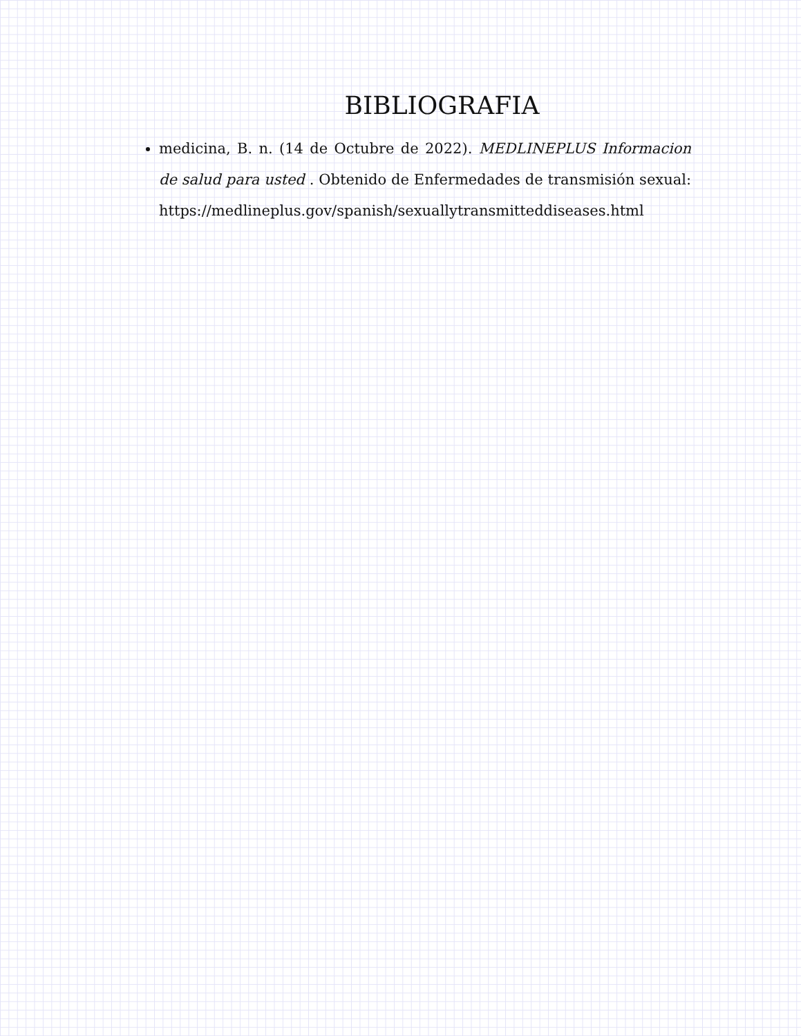BIBLIOGRAFIA
medicina, B. n. (14 de Octubre de 2022). MEDLINEPLUS Informacion de salud para usted . Obtenido de Enfermedades de transmisión sexual: https://medlineplus.gov/spanish/sexuallytransmitteddiseases.html